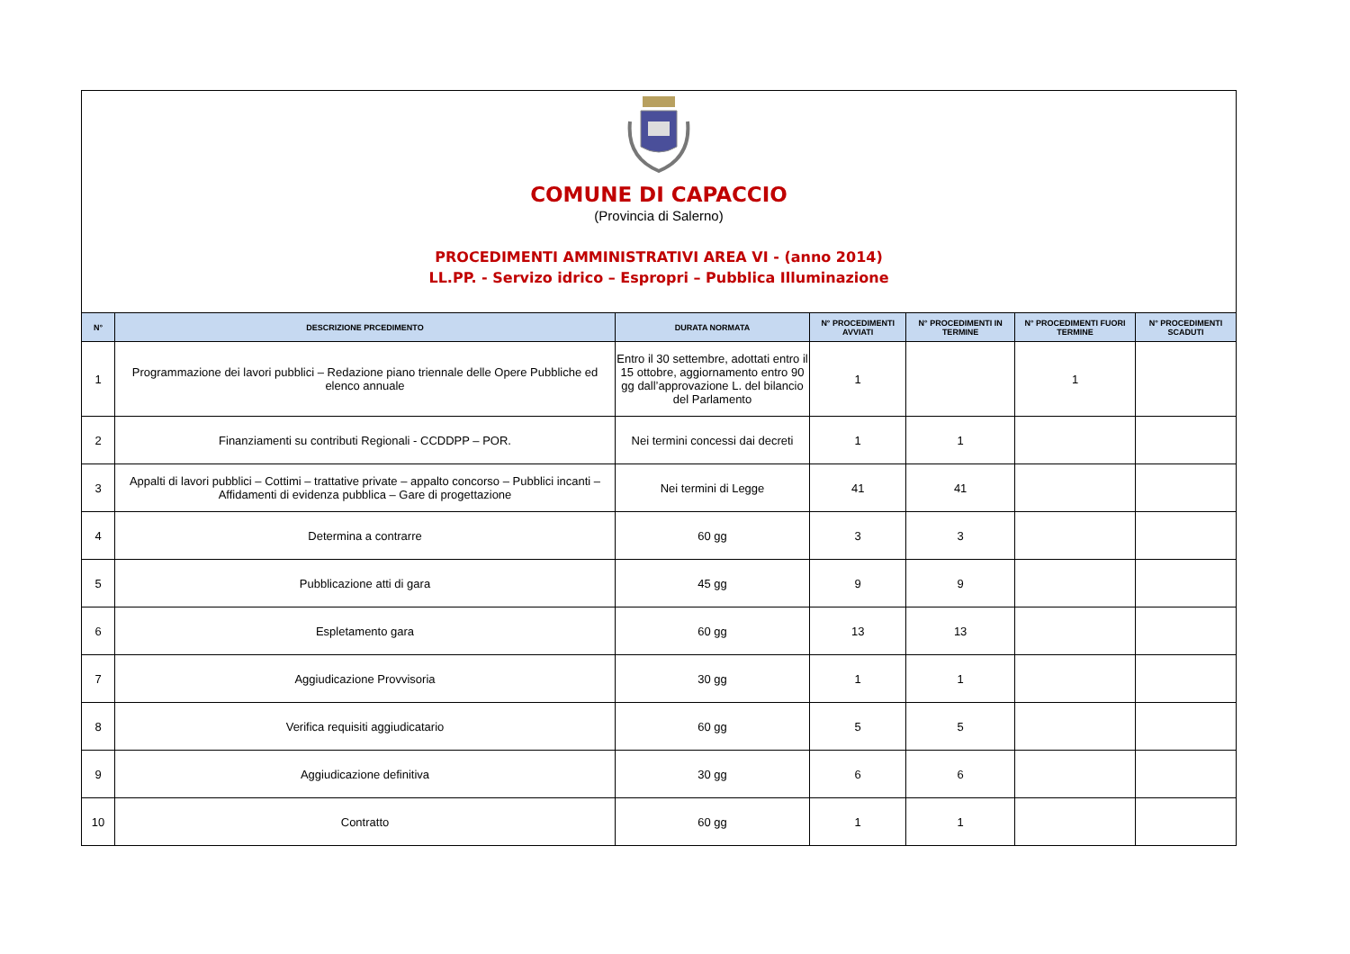COMUNE DI CAPACCIO
(Provincia di Salerno)
PROCEDIMENTI AMMINISTRATIVI AREA VI - (anno 2014)
LL.PP. - Servizo idrico – Espropri – Pubblica Illuminazione
| N° | DESCRIZIONE PRCEDIMENTO | DURATA NORMATA | N° PROCEDIMENTI AVVIATI | N° PROCEDIMENTI IN TERMINE | N° PROCEDIMENTI FUORI TERMINE | N° PROCEDIMENTI SCADUTI |
| --- | --- | --- | --- | --- | --- | --- |
| 1 | Programmazione dei lavori pubblici – Redazione piano triennale delle Opere Pubbliche ed elenco annuale | Entro il 30 settembre, adottati entro il 15 ottobre, aggiornamento entro 90 gg dall’approvazione L. del bilancio del Parlamento | 1 | | 1 | |
| 2 | Finanziamenti su contributi Regionali - CCDDPP – POR. | Nei termini concessi dai decreti | 1 | 1 | | |
| 3 | Appalti di lavori pubblici – Cottimi – trattative private – appalto concorso – Pubblici incanti – Affidamenti di evidenza pubblica – Gare di progettazione | Nei termini di Legge | 41 | 41 | | |
| 4 | Determina a contrarre | 60 gg | 3 | 3 | | |
| 5 | Pubblicazione atti di gara | 45 gg | 9 | 9 | | |
| 6 | Espletamento gara | 60 gg | 13 | 13 | | |
| 7 | Aggiudicazione Provvisoria | 30 gg | 1 | 1 | | |
| 8 | Verifica requisiti aggiudicatario | 60 gg | 5 | 5 | | |
| 9 | Aggiudicazione definitiva | 30 gg | 6 | 6 | | |
| 10 | Contratto | 60 gg | 1 | 1 | | |